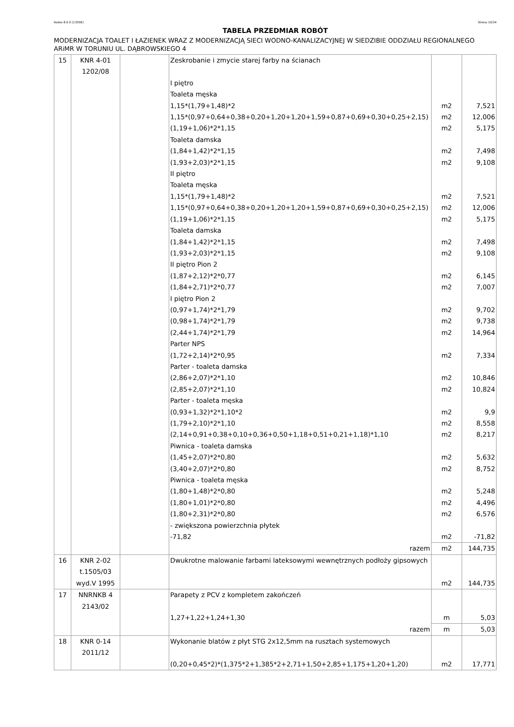Rodos 8.0.0 [13558] Strona 10/34
TABELA PRZEDMIAR ROBÓT
MODERNIZACJA TOALET I ŁAZIENEK WRAZ Z MODERNIZACJĄ SIECI WODNO-KANALIZACYJNEJ W SIEDZIBIE ODDZIAŁU REGIONALNEGO ARiMR W TORUNIU UL. DĄBROWSKIEGO 4
| 15 | KNR 4-01 1202/08 | | Zeskrobanie i zmycie starej farby na ścianach I piętro Toaleta męska 1,15*(1,79+1,48)*2 1,15*(0,97+0,64+0,38+0,20+1,20+1,20+1,59+0,87+0,69+0,30+0,25+2,15) (1,19+1,06)*2*1,15 Toaleta damska (1,84+1,42)*2*1,15 (1,93+2,03)*2*1,15 II piętro Toaleta męska 1,15*(1,79+1,48)*2 1,15*(0,97+0,64+0,38+0,20+1,20+1,20+1,59+0,87+0,69+0,30+0,25+2,15) (1,19+1,06)*2*1,15 Toaleta damska (1,84+1,42)*2*1,15 (1,93+2,03)*2*1,15 II piętro Pion 2 (1,87+2,12)*2*0,77 (1,84+2,71)*2*0,77 I piętro Pion 2 (0,97+1,74)*2*1,79 (0,98+1,74)*2*1,79 (2,44+1,74)*2*1,79 Parter NPS (1,72+2,14)*2*0,95 Parter - toaleta damska (2,86+2,07)*2*1,10 (2,85+2,07)*2*1,10 Parter - toaleta męska (0,93+1,32)*2*1,10*2 (1,79+2,10)*2*1,10 (2,14+0,91+0,38+0,10+0,36+0,50+1,18+0,51+0,21+1,18)*1,10 Piwnica - toaleta damska (1,45+2,07)*2*0,80 (3,40+2,07)*2*0,80 Piwnica - toaleta męska (1,80+1,48)*2*0,80 (1,80+1,01)*2*0,80 (1,80+2,31)*2*0,80 - zwiększona powierzchnia płytek -71,82 | m2 m2 m2 m2 m2 m2 m2 m2 m2 m2 m2 m2 m2 m2 m2 m2 m2 m2 m2 m2 m2 m2 m2 m2 m2 m2 m2 | 7,521 12,006 5,175 7,498 9,108 7,521 12,006 5,175 7,498 9,108 6,145 7,007 9,702 9,738 14,964 7,334 10,846 10,824 9,9 8,558 8,217 5,632 8,752 5,248 4,496 6,576 -71,82 |
| | | | razem | m2 | 144,735 |
| 16 | KNR 2-02 t.1505/03 wyd.V 1995 | | Dwukrotne malowanie farbami lateksowymi wewnętrznych podłoży gipsowych | m2 | 144,735 |
| 17 | NNRNKB 4 2143/02 | | Parapety z PCV z kompletem zakończeń 1,27+1,22+1,24+1,30 | m | 5,03 |
| | | | razem | m | 5,03 |
| 18 | KNR 0-14 2011/12 | | Wykonanie blatów z płyt STG 2x12,5mm na rusztach systemowych (0,20+0,45*2)*(1,375*2+1,385*2+2,71+1,50+2,85+1,175+1,20+1,20) | m2 | 17,771 |